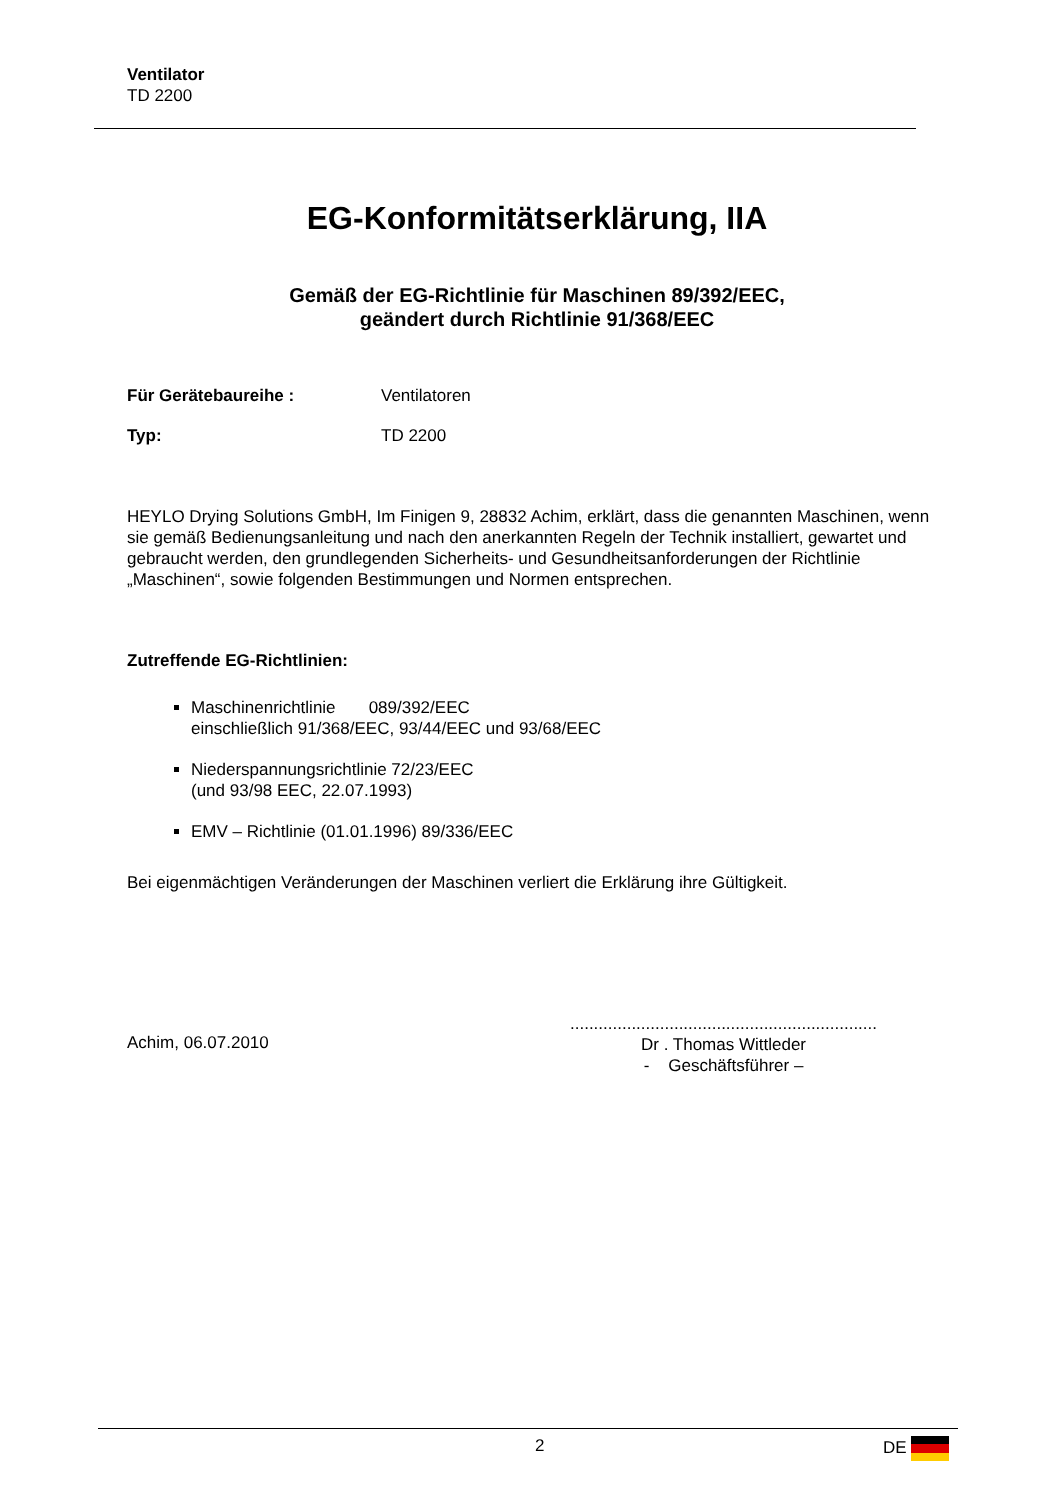Ventilator
TD 2200
EG-Konformitätserklärung, IIA
Gemäß der EG-Richtlinie für Maschinen 89/392/EEC,
geändert durch Richtlinie 91/368/EEC
Für Gerätebaureihe : Ventilatoren
Typ: TD 2200
HEYLO Drying Solutions GmbH, Im Finigen 9, 28832 Achim, erklärt, dass die genannten Maschinen, wenn sie gemäß Bedienungsanleitung und nach den anerkannten Regeln der Technik installiert, gewartet und gebraucht werden, den grundlegenden Sicherheits- und Gesundheitsanforderungen der Richtlinie „Maschinen“, sowie folgenden Bestimmungen und Normen entsprechen.
Zutreffende EG-Richtlinien:
Maschinenrichtlinie 089/392/EEC
einschließlich 91/368/EEC, 93/44/EEC und 93/68/EEC
Niederspannungsrichtlinie 72/23/EEC
(und 93/98 EEC, 22.07.1993)
EMV – Richtlinie (01.01.1996) 89/336/EEC
Bei eigenmächtigen Veränderungen der Maschinen verliert die Erklärung ihre Gültigkeit.
Achim, 06.07.2010
.................................................................
Dr . Thomas Wittleder
- Geschäftsführer –
2 DE